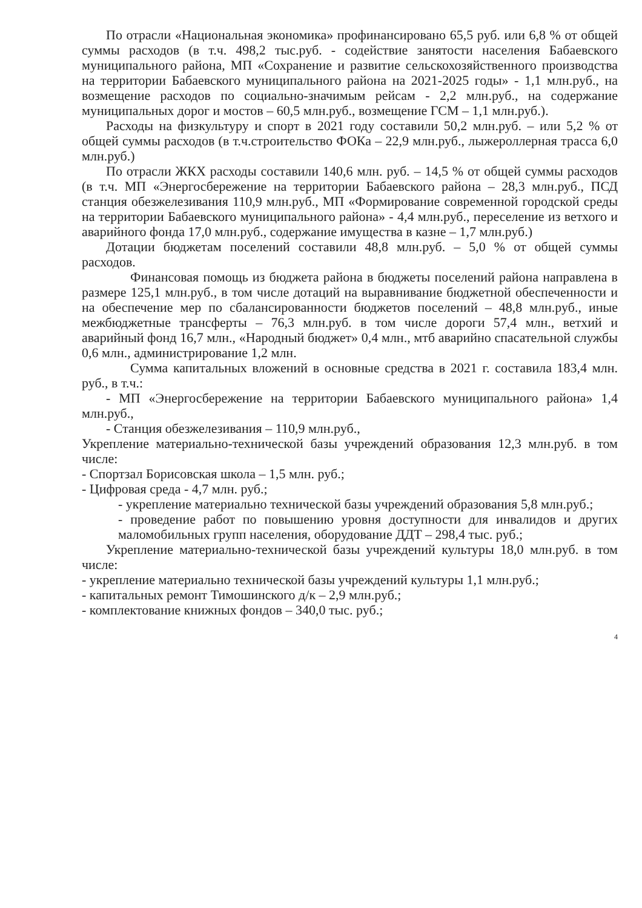По отрасли «Национальная экономика» профинансировано 65,5 руб. или 6,8 % от общей суммы расходов (в т.ч. 498,2 тыс.руб. - содействие занятости населения Бабаевского муниципального района, МП «Сохранение и развитие сельскохозяйственного производства на территории Бабаевского муниципального района на 2021-2025 годы» - 1,1 млн.руб., на возмещение расходов по социально-значимым рейсам - 2,2 млн.руб., на содержание муниципальных дорог и мостов – 60,5 млн.руб., возмещение ГСМ – 1,1 млн.руб.).
Расходы на физкультуру и спорт в 2021 году составили 50,2 млн.руб. – или 5,2 % от общей суммы расходов (в т.ч.строительство ФОКа – 22,9 млн.руб., лыжероллерная трасса 6,0 млн.руб.)
По отрасли ЖКХ расходы составили 140,6 млн. руб. – 14,5 % от общей суммы расходов (в т.ч. МП «Энергосбережение на территории Бабаевского района – 28,3 млн.руб., ПСД станция обезжелезивания 110,9 млн.руб., МП «Формирование современной городской среды на территории Бабаевского муниципального района» - 4,4 млн.руб., переселение из ветхого и аварийного фонда 17,0 млн.руб., содержание имущества в казне – 1,7 млн.руб.)
Дотации бюджетам поселений составили 48,8 млн.руб. – 5,0 % от общей суммы расходов.
Финансовая помощь из бюджета района в бюджеты поселений района направлена в размере 125,1 млн.руб., в том числе дотаций на выравнивание бюджетной обеспеченности и на обеспечение мер по сбалансированности бюджетов поселений – 48,8 млн.руб., иные межбюджетные трансферты – 76,3 млн.руб. в том числе дороги 57,4 млн., ветхий и аварийный фонд 16,7 млн., «Народный бюджет» 0,4 млн., мтб аварийно спасательной службы 0,6 млн., администрирование 1,2 млн.
Сумма капитальных вложений в основные средства в 2021 г. составила 183,4 млн. руб., в т.ч.:
- МП «Энергосбережение на территории Бабаевского муниципального района» 1,4 млн.руб.,
- Станция обезжелезивания – 110,9 млн.руб.,
Укрепление материально-технической базы учреждений образования 12,3 млн.руб. в том числе:
- Спортзал Борисовская школа – 1,5 млн. руб.;
- Цифровая среда - 4,7 млн. руб.;
- укрепление материально технической базы учреждений образования 5,8 млн.руб.;
- проведение работ по повышению уровня доступности для инвалидов и других маломобильных групп населения, оборудование ДДТ – 298,4 тыс. руб.;
Укрепление материально-технической базы учреждений культуры 18,0 млн.руб. в том числе:
- укрепление материально технической базы учреждений культуры 1,1 млн.руб.;
- капитальных ремонт Тимошинского д/к – 2,9 млн.руб.;
- комплектование книжных фондов – 340,0 тыс. руб.;
4